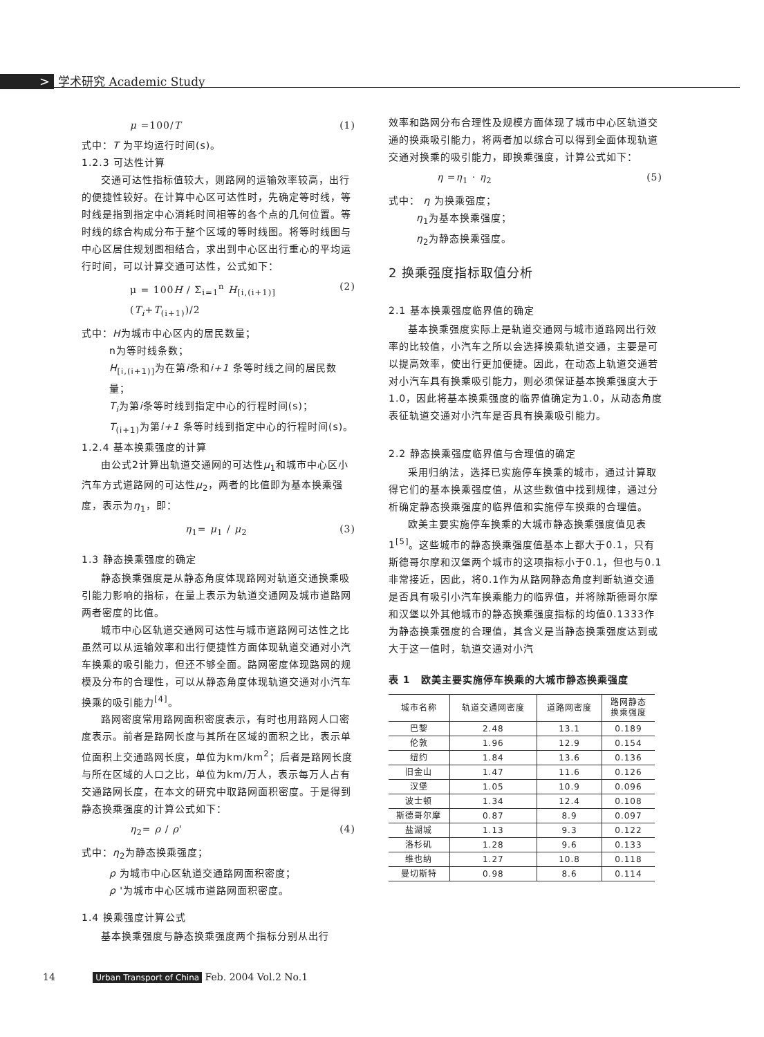> 学术研究 Academic Study
μ =100/T (1)
式中：T 为平均运行时间(s)。
1.2.3 可达性计算
交通可达性指标值较大，则路网的运输效率较高，出行的便捷性较好。在计算中心区可达性时，先确定等时线，等时线是指到指定中心消耗时间相等的各个点的几何位置。等时线的综合构成分布于整个区域的等时线图。将等时线图与中心区居住规划图相结合，求出到中心区出行重心的平均运行时间，可以计算交通可达性，公式如下：
μ = 100H / Σ<sub>i=1</sub><sup>n</sup> H<sub>[i,(i+1)]</sub>(T<sub>i</sub>+T<sub>(i+1)</sub>)/2 (2)
式中：H为城市中心区内的居民数量；
n为等时线条数；
H<sub>[i,(i+1)]</sub>为在第i条和i+1 条等时线之间的居民数量；
T<sub>i</sub>为第i条等时线到指定中心的行程时间(s)；
T<sub>(i+1)</sub>为第i+1 条等时线到指定中心的行程时间(s)。
1.2.4 基本换乘强度的计算
由公式2计算出轨道交通网的可达性μ<sub>1</sub>和城市中心区小汽车方式道路网的可达性μ<sub>2</sub>，两者的比值即为基本换乘强度，表示为η<sub>1</sub>，即：
η<sub>1</sub>= μ<sub>1</sub> / μ<sub>2</sub> (3)
1.3 静态换乘强度的确定
静态换乘强度是从静态角度体现路网对轨道交通换乘吸引能力影响的指标，在量上表示为轨道交通网及城市道路网两者密度的比值。
城市中心区轨道交通网可达性与城市道路网可达性之比虽然可以从运输效率和出行便捷性方面体现轨道交通对小汽车换乘的吸引能力，但还不够全面。路网密度体现路网的规模及分布的合理性，可以从静态角度体现轨道交通对小汽车换乘的吸引能力<sup>[4]</sup>。
路网密度常用路网面积密度表示，有时也用路网人口密度表示。前者是路网长度与其所在区域的面积之比，表示单位面积上交通路网长度，单位为km/km<sup>2</sup>；后者是路网长度与所在区域的人口之比，单位为km/万人，表示每万人占有交通路网长度，在本文的研究中取路网面积密度。于是得到静态换乘强度的计算公式如下：
η<sub>2</sub>= ρ / ρ' (4)
式中：η<sub>2</sub>为静态换乘强度；
ρ 为城市中心区轨道交通路网面积密度；
ρ '为城市中心区城市道路网面积密度。
1.4 换乘强度计算公式
基本换乘强度与静态换乘强度两个指标分别从出行
效率和路网分布合理性及规模方面体现了城市中心区轨道交通的换乘吸引能力，将两者加以综合可以得到全面体现轨道交通对换乘的吸引能力，即换乘强度，计算公式如下：
η =η<sub>1</sub> · η<sub>2</sub> (5)
式中： η 为换乘强度；
η<sub>1</sub>为基本换乘强度；
η<sub>2</sub>为静态换乘强度。
2 换乘强度指标取值分析
2.1 基本换乘强度临界值的确定
基本换乘强度实际上是轨道交通网与城市道路网出行效率的比较值，小汽车之所以会选择换乘轨道交通，主要是可以提高效率，使出行更加便捷。因此，在动态上轨道交通若对小汽车具有换乘吸引能力，则必须保证基本换乘强度大于1.0，因此将基本换乘强度的临界值确定为1.0，从动态角度表征轨道交通对小汽车是否具有换乘吸引能力。
2.2 静态换乘强度临界值与合理值的确定
采用归纳法，选择已实施停车换乘的城市，通过计算取得它们的基本换乘强度值，从这些数值中找到规律，通过分析确定静态换乘强度的临界值和实施停车换乘的合理值。
欧美主要实施停车换乘的大城市静态换乘强度值见表1<sup>[5]</sup>。这些城市的静态换乘强度值基本上都大于0.1，只有斯德哥尔摩和汉堡两个城市的这项指标小于0.1，但也与0.1非常接近，因此，将0.1作为从路网静态角度判断轨道交通是否具有吸引小汽车换乘能力的临界值，并将除斯德哥尔摩和汉堡以外其他城市的静态换乘强度指标的均值0.1333作为静态换乘强度的合理值，其含义是当静态换乘强度达到或大于这一值时，轨道交通对小汽
表 1　欧美主要实施停车换乘的大城市静态换乘强度
| 城市名称 | 轨道交通网密度 | 道路网密度 | 路网静态 换乘强度 |
| --- | --- | --- | --- |
| 巴黎 | 2.48 | 13.1 | 0.189 |
| 伦敦 | 1.96 | 12.9 | 0.154 |
| 纽约 | 1.84 | 13.6 | 0.136 |
| 旧金山 | 1.47 | 11.6 | 0.126 |
| 汉堡 | 1.05 | 10.9 | 0.096 |
| 波士顿 | 1.34 | 12.4 | 0.108 |
| 斯德哥尔摩 | 0.87 | 8.9 | 0.097 |
| 盐湖城 | 1.13 | 9.3 | 0.122 |
| 洛杉矶 | 1.28 | 9.6 | 0.133 |
| 维也纳 | 1.27 | 10.8 | 0.118 |
| 曼切斯特 | 0.98 | 8.6 | 0.114 |
14 Urban Transport of China Feb. 2004 Vol.2 No.1